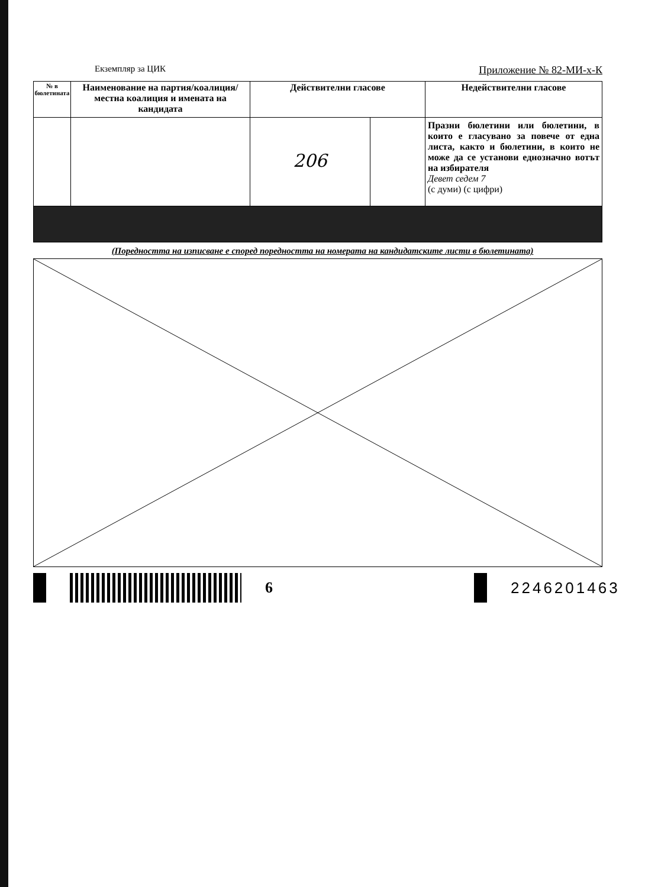Екземпляр за ЦИК Приложение № 82-МИ-х-К
| № в бюлетината | Наименование на партия/коалиция/местна коалиция и имената на кандидата | Действителни гласове | | Недействителни гласове |
| --- | --- | --- | --- | --- |
| | | 206 | | Празни бюлетини или бюлетини, в които е гласувано за повече от една листа, както и бюлетини, в които не може да се установи еднозначно вотът на избирателя Девет седем 7 (с думи) (с цифри) |
(Поредността на изписване е според поредността на номерата на кандидатските листи в бюлетината)
6 2246201463